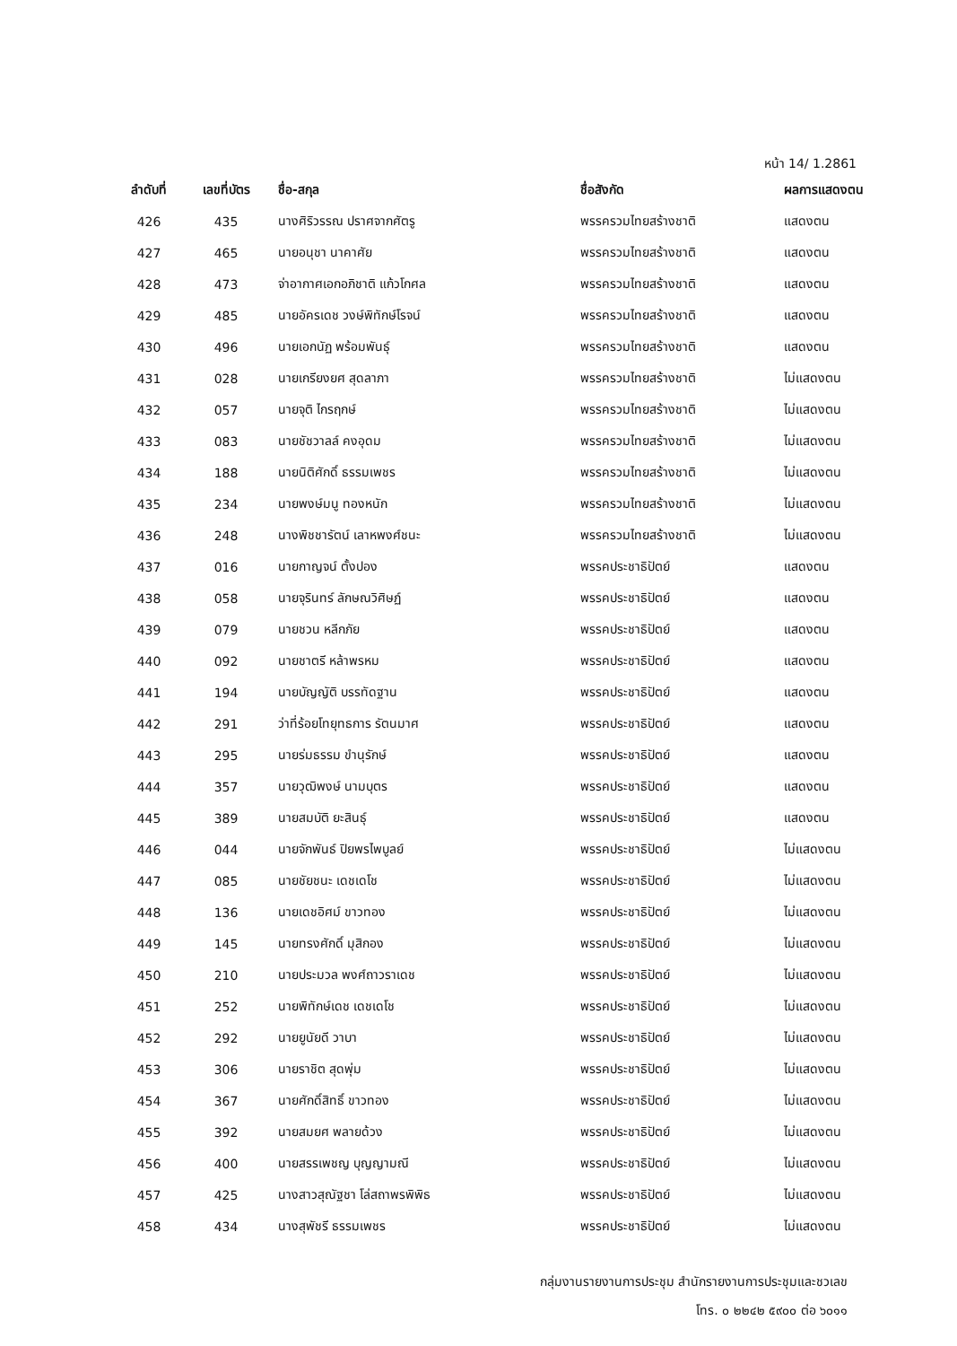หน้า 14/ 1.2861
| ลำดับที่ | เลขที่บัตร | ชื่อ-สกุล | ชื่อสังกัด | ผลการแสดงตน |
| --- | --- | --- | --- | --- |
| 426 | 435 | นางศิริวรรณ ปราศจากศัตรู | พรรครวมไทยสร้างชาติ | แสดงตน |
| 427 | 465 | นายอนุชา นาคาศัย | พรรครวมไทยสร้างชาติ | แสดงตน |
| 428 | 473 | จ่าอากาศเอกอภิชาติ แก้วโกศล | พรรครวมไทยสร้างชาติ | แสดงตน |
| 429 | 485 | นายอัครเดช วงษ์พิทักษ์โรจน์ | พรรครวมไทยสร้างชาติ | แสดงตน |
| 430 | 496 | นายเอกนัฏ พร้อมพันธุ์ | พรรครวมไทยสร้างชาติ | แสดงตน |
| 431 | 028 | นายเกรียงยศ สุดลาภา | พรรครวมไทยสร้างชาติ | ไม่แสดงตน |
| 432 | 057 | นายจุติ ไกรฤกษ์ | พรรครวมไทยสร้างชาติ | ไม่แสดงตน |
| 433 | 083 | นายชัชวาลล์ คงอุดม | พรรครวมไทยสร้างชาติ | ไม่แสดงตน |
| 434 | 188 | นายนิติศักดิ์ ธรรมเพชร | พรรครวมไทยสร้างชาติ | ไม่แสดงตน |
| 435 | 234 | นายพงษ์มนู ทองหนัก | พรรครวมไทยสร้างชาติ | ไม่แสดงตน |
| 436 | 248 | นางพิชชารัตน์ เลาหพงศ์ชนะ | พรรครวมไทยสร้างชาติ | ไม่แสดงตน |
| 437 | 016 | นายกาญจน์ ตั้งปอง | พรรคประชาธิปัตย์ | แสดงตน |
| 438 | 058 | นายจุรินทร์ ลักษณวิศิษฏ์ | พรรคประชาธิปัตย์ | แสดงตน |
| 439 | 079 | นายชวน หลีกภัย | พรรคประชาธิปัตย์ | แสดงตน |
| 440 | 092 | นายชาตรี หล้าพรหม | พรรคประชาธิปัตย์ | แสดงตน |
| 441 | 194 | นายบัญญัติ บรรทัดฐาน | พรรคประชาธิปัตย์ | แสดงตน |
| 442 | 291 | ว่าที่ร้อยโทยุทธการ รัตนมาศ | พรรคประชาธิปัตย์ | แสดงตน |
| 443 | 295 | นายร่มธรรม ขำนุรักษ์ | พรรคประชาธิปัตย์ | แสดงตน |
| 444 | 357 | นายวุฒิพงษ์ นามบุตร | พรรคประชาธิปัตย์ | แสดงตน |
| 445 | 389 | นายสมบัติ ยะสินธุ์ | พรรคประชาธิปัตย์ | แสดงตน |
| 446 | 044 | นายจักพันธ์ ปิยพรไพบูลย์ | พรรคประชาธิปัตย์ | ไม่แสดงตน |
| 447 | 085 | นายชัยชนะ เดชเดโช | พรรคประชาธิปัตย์ | ไม่แสดงตน |
| 448 | 136 | นายเดชอิศม์ ขาวทอง | พรรคประชาธิปัตย์ | ไม่แสดงตน |
| 449 | 145 | นายทรงศักดิ์ มุสิกอง | พรรคประชาธิปัตย์ | ไม่แสดงตน |
| 450 | 210 | นายประมวล พงศ์ถาวราเดช | พรรคประชาธิปัตย์ | ไม่แสดงตน |
| 451 | 252 | นายพิทักษ์เดช เดชเดโช | พรรคประชาธิปัตย์ | ไม่แสดงตน |
| 452 | 292 | นายยูนัยดี วาบา | พรรคประชาธิปัตย์ | ไม่แสดงตน |
| 453 | 306 | นายราชิต สุดพุ่ม | พรรคประชาธิปัตย์ | ไม่แสดงตน |
| 454 | 367 | นายศักดิ์สิทธิ์ ขาวทอง | พรรคประชาธิปัตย์ | ไม่แสดงตน |
| 455 | 392 | นายสมยศ พลายด้วง | พรรคประชาธิปัตย์ | ไม่แสดงตน |
| 456 | 400 | นายสรรเพชญ บุญญามณี | พรรคประชาธิปัตย์ | ไม่แสดงตน |
| 457 | 425 | นางสาวสุณัฐชา โล่สถาพรพิพิธ | พรรคประชาธิปัตย์ | ไม่แสดงตน |
| 458 | 434 | นางสุพัชรี ธรรมเพชร | พรรคประชาธิปัตย์ | ไม่แสดงตน |
กลุ่มงานรายงานการประชุม สำนักรายงานการประชุมและชวเลข
โทร. ๐ ๒๒๔๒ ๕๙๐๐ ต่อ ๖๐๑๑